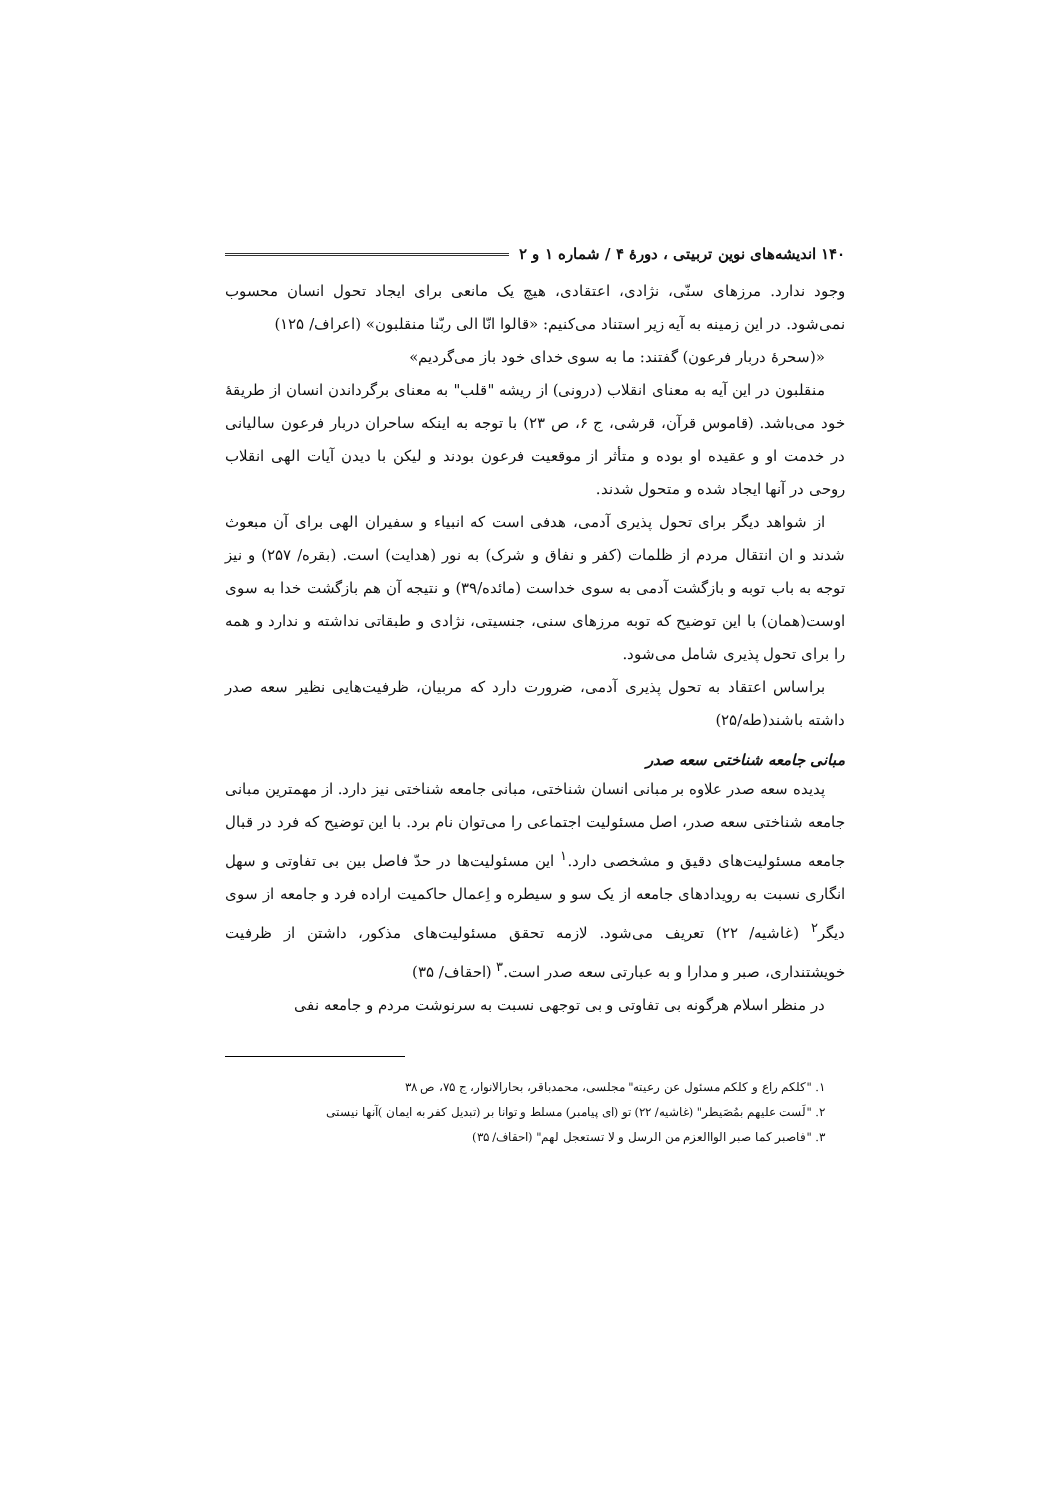۱۴۰ اندیشه‌های نوین تربیتی ، دورهٔ ۴ / شماره ۱ و ۲
وجود ندارد. مرزهای سنّی، نژادی، اعتقادی، هیچ یک مانعی برای ایجاد تحول انسان محسوب نمی‌شود. در این زمینه به آیه زیر استناد می‌کنیم: «قالوا انّا الی ربّنا منقلبون» (اعراف/ ۱۲۵)
«(سحرهٔ دربار فرعون) گفتند: ما به سوی خدای خود باز می‌گردیم»
منقلبون در این آیه به معنای انقلاب (درونی) از ریشه "قلب" به معنای برگرداندن انسان از طریقهٔ خود می‌باشد. (قاموس قرآن، قرشی، ج ۶، ص ۲۳) با توجه به اینکه ساحران دربار فرعون سالیانی در خدمت او و عقیده او بوده و متأثر از موقعیت فرعون بودند و لیکن با دیدن آیات الهی انقلاب روحی در آنها ایجاد شده و متحول شدند.
از شواهد دیگر برای تحول پذیری آدمی، هدفی است که انبیاء و سفیران الهی برای آن مبعوث شدند و ان انتقال مردم از ظلمات (کفر و نفاق و شرک) به نور (هدایت) است. (بقره/ ۲۵۷) و نیز توجه به باب توبه و بازگشت آدمی به سوی خداست (مائده/۳۹) و نتیجه آن هم بازگشت خدا به سوی اوست(همان) با این توضیح که توبه مرزهای سنی، جنسیتی، نژادی و طبقاتی نداشته و ندارد و همه را برای تحول پذیری شامل می‌شود.
براساس اعتقاد به تحول پذیری آدمی، ضرورت دارد که مربیان، ظرفیت‌هایی نظیر سعه صدر داشته باشند(طه/۲۵)
مبانی جامعه شناختی سعه صدر
پدیده سعه صدر علاوه بر مبانی انسان شناختی، مبانی جامعه شناختی نیز دارد. از مهمترین مبانی جامعه شناختی سعه صدر، اصل مسئولیت اجتماعی را می‌توان نام برد. با این توضیح که فرد در قبال جامعه مسئولیت‌های دقیق و مشخصی دارد.<sup>۱</sup> این مسئولیت‌ها در حدّ فاصل بین بی تفاوتی و سهل انگاری نسبت به رویدادهای جامعه از یک سو و سیطره و اِعمال حاکمیت اراده فرد و جامعه از سوی دیگر<sup>۲</sup> (غاشیه/ ۲۲) تعریف می‌شود. لازمه تحقق مسئولیت‌های مذکور، داشتن از ظرفیت خویشتنداری، صبر و مدارا و به عبارتی سعه صدر است.<sup>۳</sup> (احقاف/ ۳۵)
در منظر اسلام هرگونه بی تفاوتی و بی توجهی نسبت به سرنوشت مردم و جامعه نفی
۱. "کلکم راع و کلکم مسئول عن رعیته" مجلسی، محمدباقر، بحارالانوار، ج ۷۵، ص ۳۸
۲. "لَست علیهم بمُصَیطر" (غاشیه/ ۲۲) تو (ای پیامبر) مسلط و توانا بر (تبدیل کفر به ایمان )آنها نیستی
۳. "فاصبر کما صبر الواالعزم من الرسل و لا تستعجل لهم" (احقاف/ ۳۵)